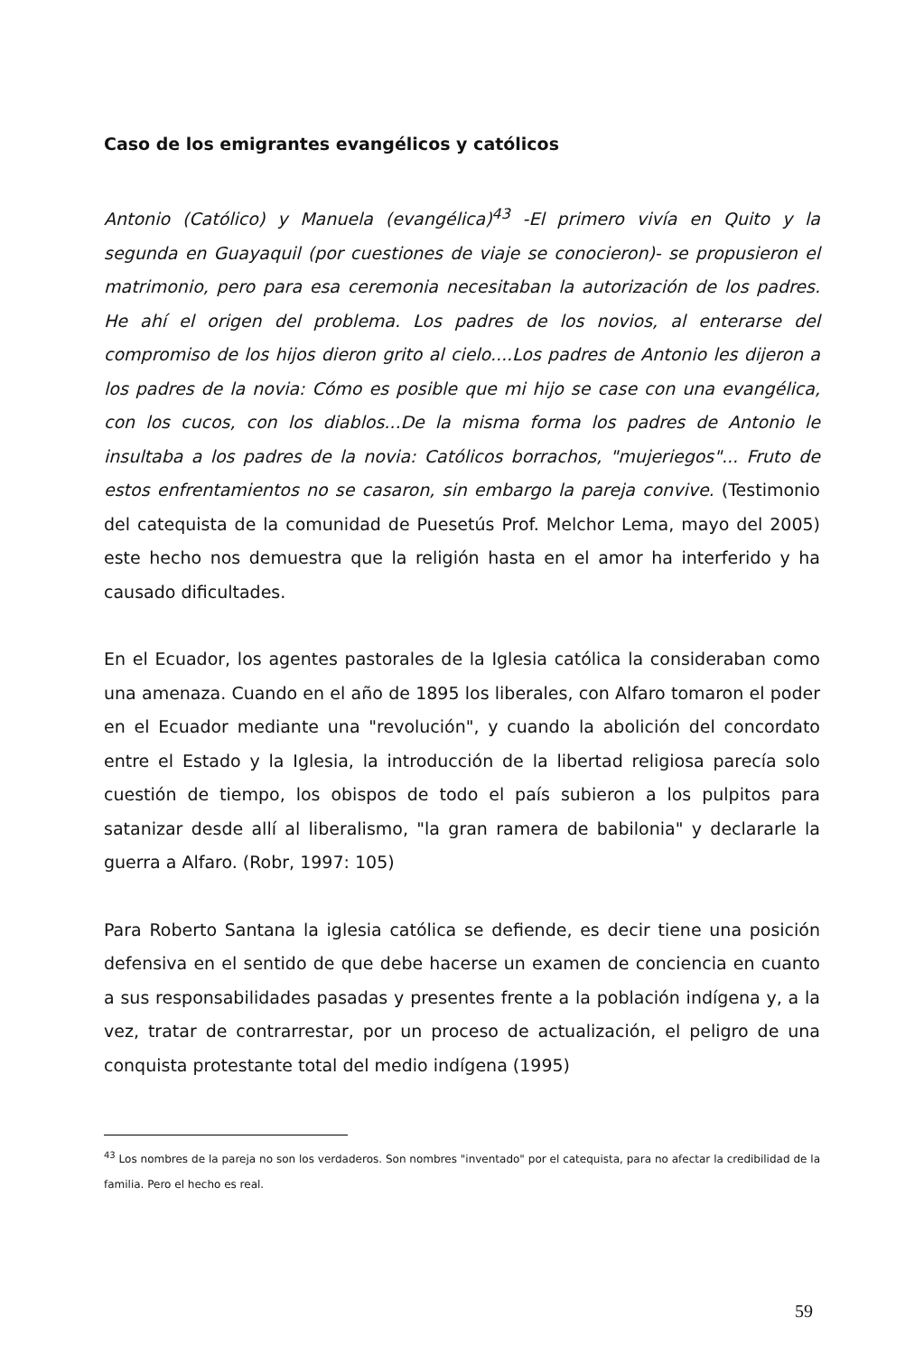Caso de los emigrantes evangélicos y católicos
Antonio (Católico) y Manuela (evangélica)<sup>43</sup> -El primero vivía en Quito y la segunda en Guayaquil (por cuestiones de viaje se conocieron)- se propusieron el matrimonio, pero para esa ceremonia necesitaban la autorización de los padres. He ahí el origen del problema. Los padres de los novios, al enterarse del compromiso de los hijos dieron grito al cielo....Los padres de Antonio les dijeron a los padres de la novia: Cómo es posible que mi hijo se case con una evangélica, con los cucos, con los diablos...De la misma forma los padres de Antonio le insultaba a los padres de la novia: Católicos borrachos, "mujeriegos"... Fruto de estos enfrentamientos no se casaron, sin embargo la pareja convive. (Testimonio del catequista de la comunidad de Puesetús Prof. Melchor Lema, mayo del 2005) este hecho nos demuestra que la religión hasta en el amor ha interferido y ha causado dificultades.
En el Ecuador, los agentes pastorales de la Iglesia católica la consideraban como una amenaza. Cuando en el año de 1895 los liberales, con Alfaro tomaron el poder en el Ecuador mediante una "revolución", y cuando la abolición del concordato entre el Estado y la Iglesia, la introducción de la libertad religiosa parecía solo cuestión de tiempo, los obispos de todo el país subieron a los pulpitos para satanizar desde allí al liberalismo, "la gran ramera de babilonia" y declararle la guerra a Alfaro. (Robr, 1997: 105)
Para Roberto Santana la iglesia católica se defiende, es decir tiene una posición defensiva en el sentido de que debe hacerse un examen de conciencia en cuanto a sus responsabilidades pasadas y presentes frente a la población indígena y, a la vez, tratar de contrarrestar, por un proceso de actualización, el peligro de una conquista protestante total del medio indígena (1995)
<sup>43</sup> Los nombres de la pareja no son los verdaderos. Son nombres "inventado" por el catequista, para no afectar la credibilidad de la familia. Pero el hecho es real.
59